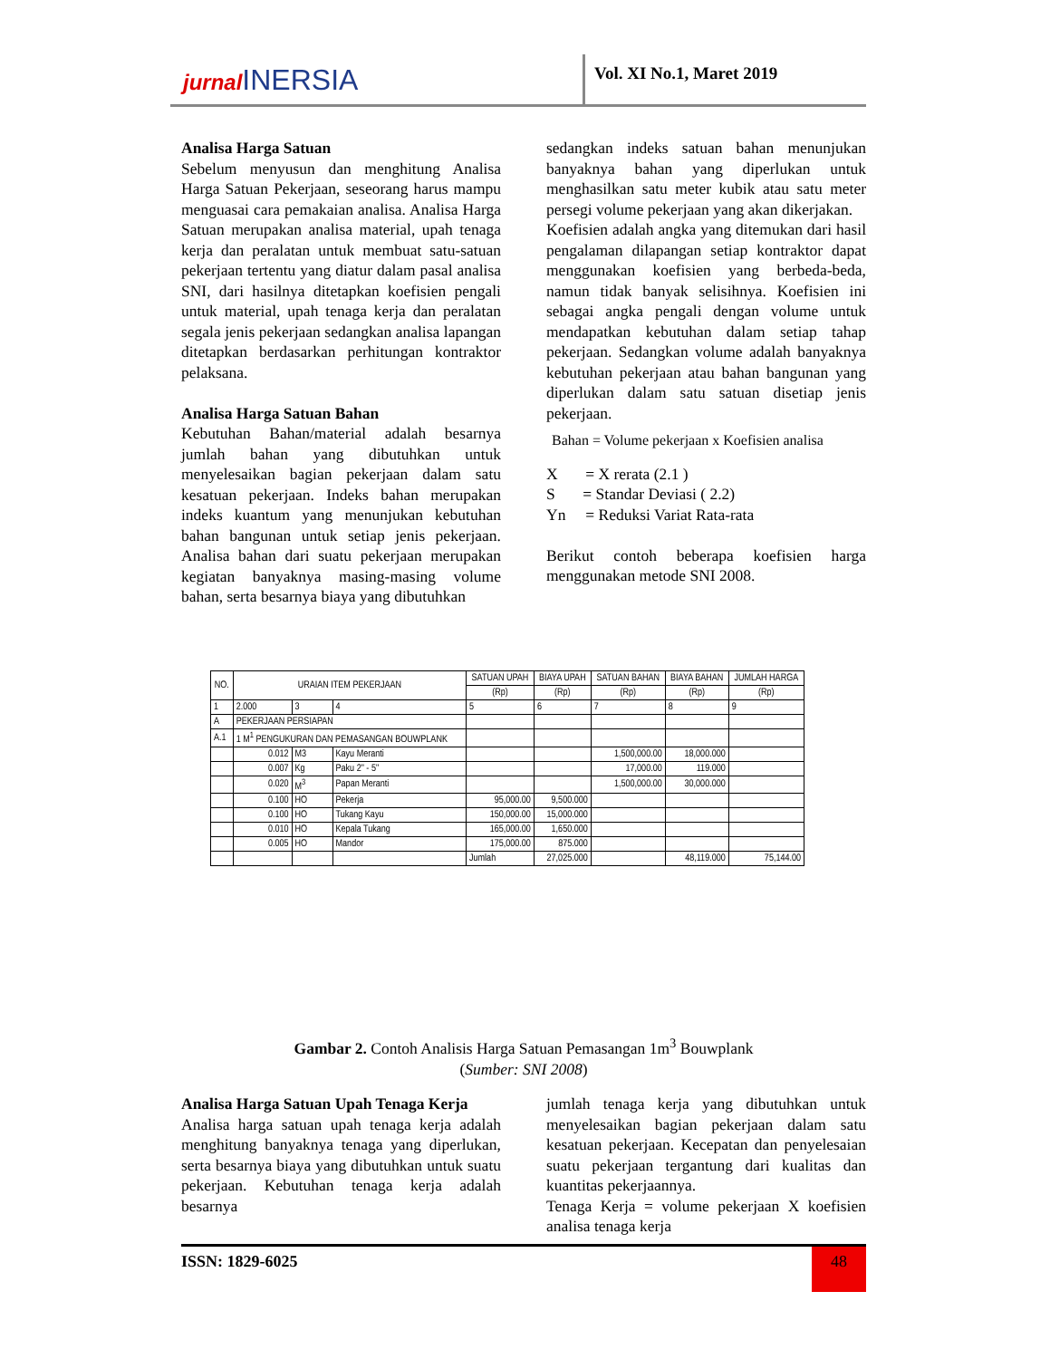jurnal INERSIA
Vol. XI No.1, Maret 2019
Analisa Harga Satuan
Sebelum menyusun dan menghitung Analisa Harga Satuan Pekerjaan, seseorang harus mampu menguasai cara pemakaian analisa. Analisa Harga Satuan merupakan analisa material, upah tenaga kerja dan peralatan untuk membuat satu-satuan pekerjaan tertentu yang diatur dalam pasal analisa SNI, dari hasilnya ditetapkan koefisien pengali untuk material, upah tenaga kerja dan peralatan segala jenis pekerjaan sedangkan analisa lapangan ditetapkan berdasarkan perhitungan kontraktor pelaksana.
Analisa Harga Satuan Bahan
Kebutuhan Bahan/material adalah besarnya jumlah bahan yang dibutuhkan untuk menyelesaikan bagian pekerjaan dalam satu kesatuan pekerjaan. Indeks bahan merupakan indeks kuantum yang menunjukan kebutuhan bahan bangunan untuk setiap jenis pekerjaan. Analisa bahan dari suatu pekerjaan merupakan kegiatan banyaknya masing-masing volume bahan, serta besarnya biaya yang dibutuhkan
sedangkan indeks satuan bahan menunjukan banyaknya bahan yang diperlukan untuk menghasilkan satu meter kubik atau satu meter persegi volume pekerjaan yang akan dikerjakan.
Koefisien adalah angka yang ditemukan dari hasil pengalaman dilapangan setiap kontraktor dapat menggunakan koefisien yang berbeda-beda, namun tidak banyak selisihnya. Koefisien ini sebagai angka pengali dengan volume untuk mendapatkan kebutuhan dalam setiap tahap pekerjaan. Sedangkan volume adalah banyaknya kebutuhan pekerjaan atau bahan bangunan yang diperlukan dalam satu satuan disetiap jenis pekerjaan.
Bahan = Volume pekerjaan x Koefisien analisa
X = X rerata (2.1 )
S = Standar Deviasi ( 2.2)
Yn = Reduksi Variat Rata-rata
Berikut contoh beberapa koefisien harga menggunakan metode SNI 2008.
| NO. | URAIAN ITEM PEKERJAAN | | | SATUAN UPAH | BIAYA UPAH | SATUAN BAHAN | BIAYA BAHAN | JUMLAH HARGA |
| --- | --- | --- | --- | --- | --- | --- | --- | --- |
| | | | | (Rp) | (Rp) | (Rp) | (Rp) | (Rp) |
| 1 | 2.000 | 3 | 4 | 5 | 6 | 7 | 8 | 9 |
| A | PEKERJAAN PERSIAPAN | | | | | | | |
| A.1 | 1 M<sup>1</sup> PENGUKURAN DAN PEMASANGAN BOUWPLANK | | | | | | | |
| | 0.012 | M3 | Kayu Meranti | | | 1,500,000.00 | 18,000.000 | |
| | 0.007 | Kg | Paku 2" - 5" | | | 17,000.00 | 119.000 | |
| | 0.020 | M<sup>3</sup> | Papan Meranti | | | 1,500,000.00 | 30,000.000 | |
| | 0.100 | HO | Pekerja | 95,000.00 | 9,500.000 | | | |
| | 0.100 | HO | Tukang Kayu | 150,000.00 | 15,000.000 | | | |
| | 0.010 | HO | Kepala Tukang | 165,000.00 | 1,650.000 | | | |
| | 0.005 | HO | Mandor | 175,000.00 | 875.000 | | | |
| | | | | Jumlah | 27,025.000 | | 48,119.000 | 75,144.00 |
Gambar 2. Contoh Analisis Harga Satuan Pemasangan 1m<sup>3</sup> Bouwplank
(Sumber: SNI 2008)
Analisa Harga Satuan Upah Tenaga Kerja
Analisa harga satuan upah tenaga kerja adalah menghitung banyaknya tenaga yang diperlukan, serta besarnya biaya yang dibutuhkan untuk suatu pekerjaan. Kebutuhan tenaga kerja adalah besarnya
jumlah tenaga kerja yang dibutuhkan untuk menyelesaikan bagian pekerjaan dalam satu kesatuan pekerjaan. Kecepatan dan penyelesaian suatu pekerjaan tergantung dari kualitas dan kuantitas pekerjaannya.
Tenaga Kerja = volume pekerjaan X koefisien analisa tenaga kerja
ISSN: 1829-6025 48